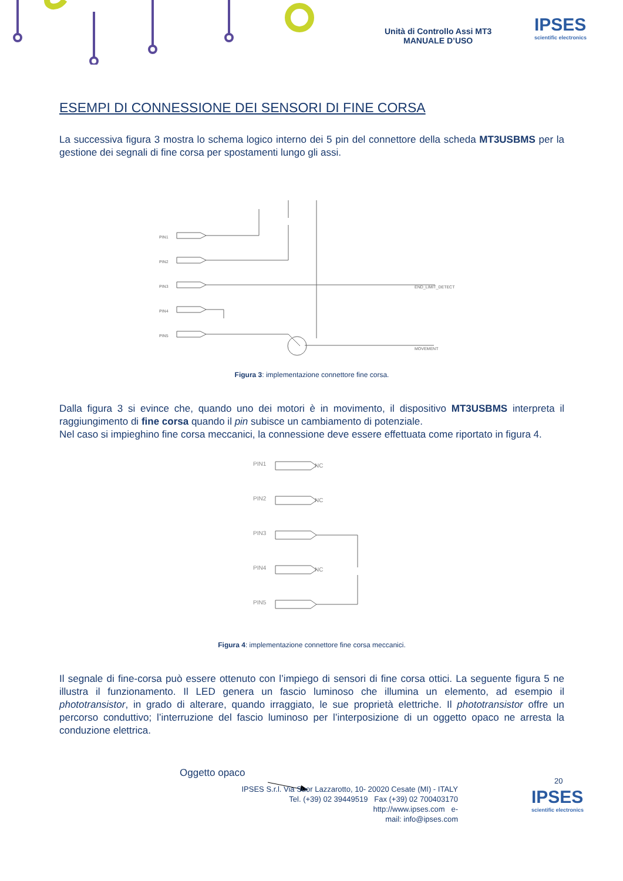Unità di Controllo Assi MT3
MANUALE D’USO
IPSES
scientific electronics
ESEMPI DI CONNESSIONE DEI SENSORI DI FINE CORSA
La successiva figura 3 mostra lo schema logico interno dei 5 pin del connettore della scheda MT3USBMS per la gestione dei segnali di fine corsa per spostamenti lungo gli assi.
PIN1
PIN2
PIN3
PIN4
PIN5
END_LIMIT_DETECT
MOVEMENT
Figura 3: implementazione connettore fine corsa.
Dalla figura 3 si evince che, quando uno dei motori è in movimento, il dispositivo MT3USBMS interpreta il raggiungimento di fine corsa quando il pin subisce un cambiamento di potenziale.
Nel caso si impieghino fine corsa meccanici, la connessione deve essere effettuata come riportato in figura 4.
PIN1
PIN2
PIN3
PIN4
PIN5
NC
NC
NC
Figura 4: implementazione connettore fine corsa meccanici.
Il segnale di fine-corsa può essere ottenuto con l’impiego di sensori di fine corsa ottici. La seguente figura 5 ne illustra il funzionamento. Il LED genera un fascio luminoso che illumina un elemento, ad esempio il phototransistor, in grado di alterare, quando irraggiato, le sue proprietà elettriche. Il phototransistor offre un percorso conduttivo; l’interruzione del fascio luminoso per l’interposizione di un oggetto opaco ne arresta la conduzione elettrica.
Oggetto opaco
20
IPSES S.r.l. Via Suor Lazzarotto, 10- 20020 Cesate (MI) - ITALY
Tel. (+39) 02 39449519 Fax (+39) 02 700403170
http://www.ipses.com e-
mail: info@ipses.com
IPSES
scientific electronics